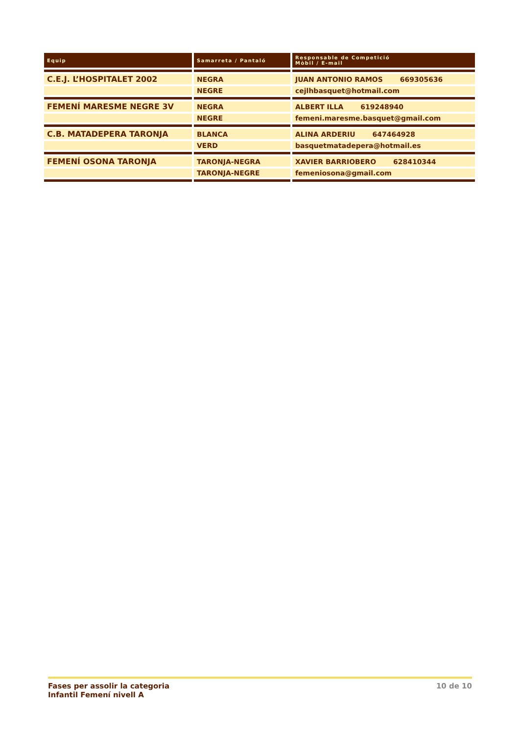| Equip | Samarreta / Pantaló | Responsable de Competició Mòbil / E-mail |
| --- | --- | --- |
| C.E.J. L’HOSPITALET 2002 | NEGRA | JUAN ANTONIO RAMOS 669305636 |
| | NEGRE | cejlhbasquet@hotmail.com |
| FEMENÍ MARESME NEGRE 3V | NEGRA | ALBERT ILLA 619248940 |
| | NEGRE | femeni.maresme.basquet@gmail.com |
| C.B. MATADEPERA TARONJA | BLANCA | ALINA ARDERIU 647464928 |
| | VERD | basquetmatadepera@hotmail.es |
| FEMENÍ OSONA TARONJA | TARONJA-NEGRA | XAVIER BARRIOBERO 628410344 |
| | TARONJA-NEGRE | femeniosona@gmail.com |
Fases per assolir la categoria
Infantil Femení nivell A
10 de 10